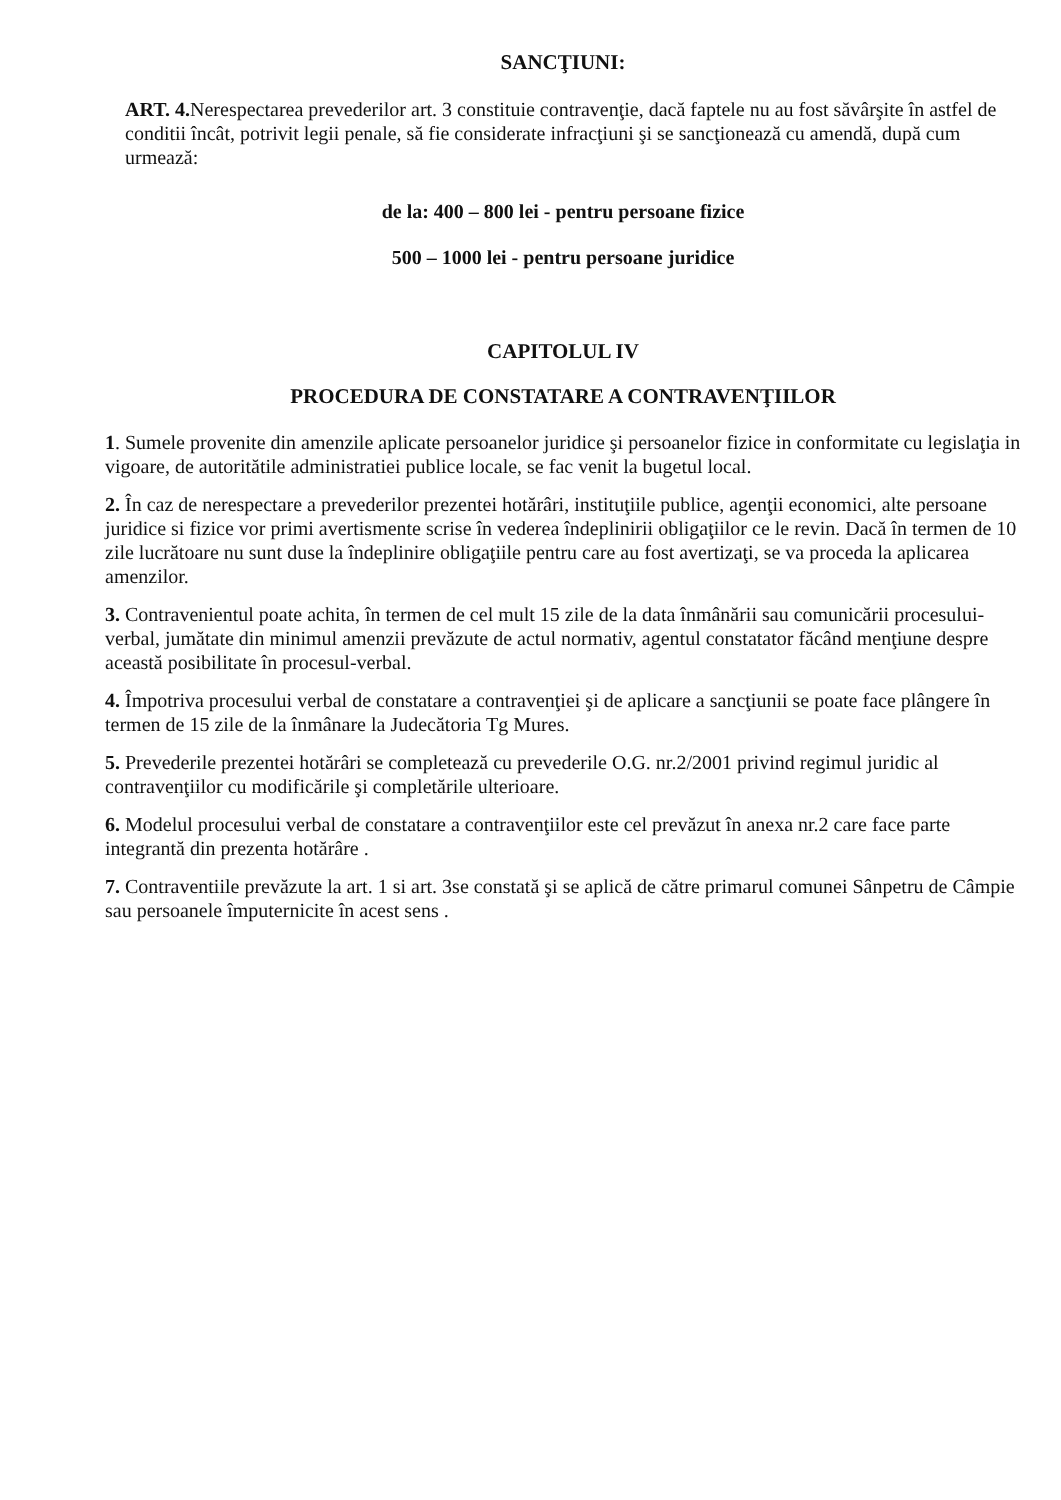SANCŢIUNI:
ART. 4. Nerespectarea prevederilor art. 3 constituie contravenţie, dacă faptele nu au fost săvârşite în astfel de conditii încât, potrivit legii penale, să fie considerate infracţiuni şi se sancţionează cu amendă, după cum urmează:
de la: 400 – 800 lei - pentru persoane fizice
500 – 1000 lei - pentru persoane juridice
CAPITOLUL IV
PROCEDURA DE CONSTATARE A CONTRAVENŢIILOR
1. Sumele provenite din amenzile aplicate persoanelor juridice şi persoanelor fizice in conformitate cu legislaţia in vigoare, de autoritătile administratiei publice locale, se fac venit la bugetul local.
2. În caz de nerespectare a prevederilor prezentei hotărâri, instituţiile publice, agenţii economici, alte persoane juridice si fizice vor primi avertismente scrise în vederea îndeplinirii obligaţiilor ce le revin. Dacă în termen de 10 zile lucrătoare nu sunt duse la îndeplinire obligaţiile pentru care au fost avertizaţi, se va proceda la aplicarea amenzilor.
3. Contravenientul poate achita, în termen de cel mult 15 zile de la data înmânării sau comunicării procesului-verbal, jumătate din minimul amenzii prevăzute de actul normativ, agentul constatator făcând menţiune despre această posibilitate în procesul-verbal.
4. Împotriva procesului verbal de constatare a contravenţiei şi de aplicare a sancţiunii se poate face plângere în termen de 15 zile de la înmânare la Judecătoria Tg Mures.
5. Prevederile prezentei hotărâri se completează cu prevederile O.G. nr.2/2001 privind regimul juridic al contravenţiilor cu modificările şi completările ulterioare.
6. Modelul procesului verbal de constatare a contravenţiilor este cel prevăzut în anexa nr.2 care face parte integrantă din prezenta hotărâre .
7. Contraventiile prevăzute la art. 1 si art. 3se constată şi se aplică de către primarul comunei Sânpetru de Câmpie sau persoanele împuternicite în acest sens .